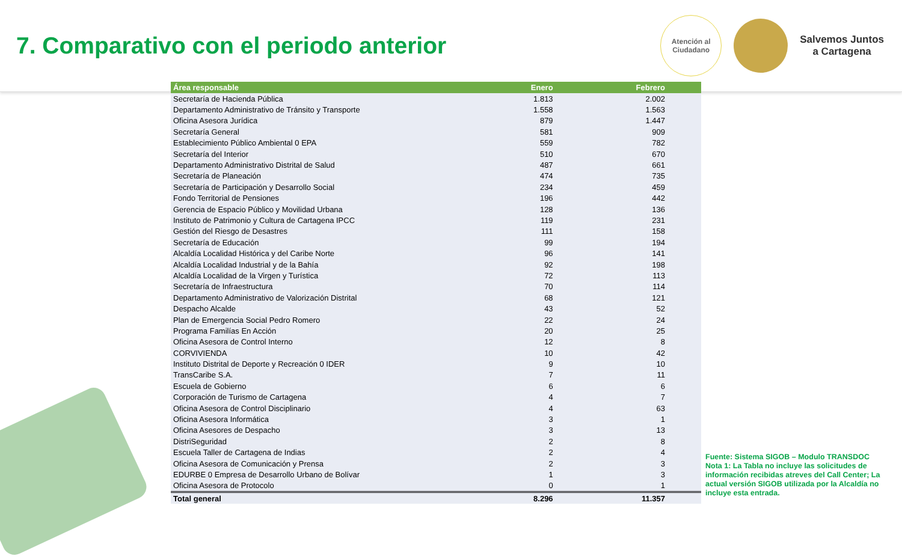7. Comparativo con el periodo anterior
Atención al
Ciudadano
Salvemos Juntos
a Cartagena
| Área responsable | Enero | Febrero |
| --- | --- | --- |
| Secretaría de Hacienda Pública | 1.813 | 2.002 |
| Departamento Administrativo de Tránsito y Transporte | 1.558 | 1.563 |
| Oficina Asesora Jurídica | 879 | 1.447 |
| Secretaría General | 581 | 909 |
| Establecimiento Público Ambiental 0 EPA | 559 | 782 |
| Secretaría del Interior | 510 | 670 |
| Departamento Administrativo Distrital de Salud | 487 | 661 |
| Secretaría de Planeación | 474 | 735 |
| Secretaría de Participación y Desarrollo Social | 234 | 459 |
| Fondo Territorial de Pensiones | 196 | 442 |
| Gerencia de Espacio Público y Movilidad Urbana | 128 | 136 |
| Instituto de Patrimonio y Cultura de Cartagena IPCC | 119 | 231 |
| Gestión del Riesgo de Desastres | 111 | 158 |
| Secretaría de Educación | 99 | 194 |
| Alcaldía Localidad Histórica y del Caribe Norte | 96 | 141 |
| Alcaldía Localidad Industrial y de la Bahía | 92 | 198 |
| Alcaldía Localidad de la Virgen y Turística | 72 | 113 |
| Secretaría de Infraestructura | 70 | 114 |
| Departamento Administrativo de Valorización Distrital | 68 | 121 |
| Despacho Alcalde | 43 | 52 |
| Plan de Emergencia Social Pedro Romero | 22 | 24 |
| Programa Familías En Acción | 20 | 25 |
| Oficina Asesora de Control Interno | 12 | 8 |
| CORVIVIENDA | 10 | 42 |
| Instituto Distrital de Deporte y Recreación 0 IDER | 9 | 10 |
| TransCaribe S.A. | 7 | 11 |
| Escuela de Gobierno | 6 | 6 |
| Corporación de Turismo de Cartagena | 4 | 7 |
| Oficina Asesora de Control Disciplinario | 4 | 63 |
| Oficina Asesora Informática | 3 | 1 |
| Oficina Asesores de Despacho | 3 | 13 |
| DistriSeguridad | 2 | 8 |
| Escuela Taller de Cartagena de Indias | 2 | 4 |
| Oficina Asesora de Comunicación y Prensa | 2 | 3 |
| EDURBE 0 Empresa de Desarrollo Urbano de Bolívar | 1 | 3 |
| Oficina Asesora de Protocolo | 0 | 1 |
| Total general | 8.296 | 11.357 |
Fuente: Sistema SIGOB – Modulo TRANSDOC
Nota 1: La Tabla no incluye las solicitudes de información recibidas atreves del Call Center; La actual versión SIGOB utilizada por la Alcaldía no incluye esta entrada.